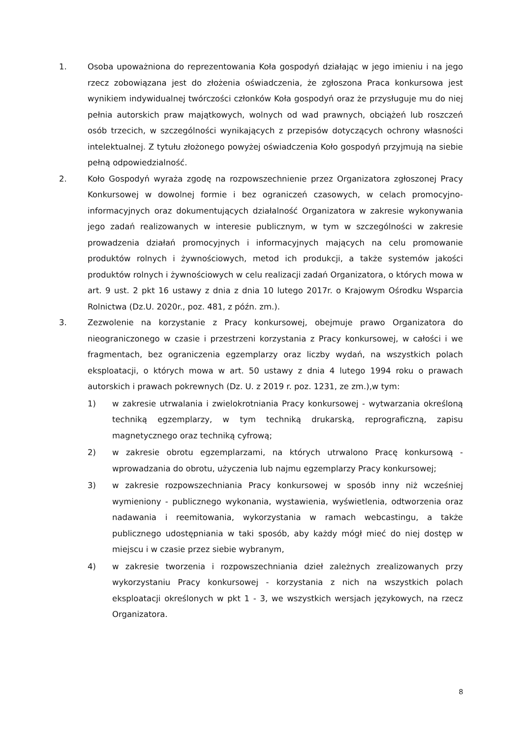1. Osoba upoważniona do reprezentowania Koła gospodyń działając w jego imieniu i na jego rzecz zobowiązana jest do złożenia oświadczenia, że zgłoszona Praca konkursowa jest wynikiem indywidualnej twórczości członków Koła gospodyń oraz że przysługuje mu do niej pełnia autorskich praw majątkowych, wolnych od wad prawnych, obciążeń lub roszczeń osób trzecich, w szczególności wynikających z przepisów dotyczących ochrony własności intelektualnej. Z tytułu złożonego powyżej oświadczenia Koło gospodyń przyjmują na siebie pełną odpowiedzialność.
2. Koło Gospodyń wyraża zgodę na rozpowszechnienie przez Organizatora zgłoszonej Pracy Konkursowej w dowolnej formie i bez ograniczeń czasowych, w celach promocyjno-informacyjnych oraz dokumentujących działalność Organizatora w zakresie wykonywania jego zadań realizowanych w interesie publicznym, w tym w szczególności w zakresie prowadzenia działań promocyjnych i informacyjnych mających na celu promowanie produktów rolnych i żywnościowych, metod ich produkcji, a także systemów jakości produktów rolnych i żywnościowych w celu realizacji zadań Organizatora, o których mowa w art. 9 ust. 2 pkt 16 ustawy z dnia z dnia 10 lutego 2017r. o Krajowym Ośrodku Wsparcia Rolnictwa (Dz.U. 2020r., poz. 481, z późn. zm.).
3. Zezwolenie na korzystanie z Pracy konkursowej, obejmuje prawo Organizatora do nieograniczonego w czasie i przestrzeni korzystania z Pracy konkursowej, w całości i we fragmentach, bez ograniczenia egzemplarzy oraz liczby wydań, na wszystkich polach eksploatacji, o których mowa w art. 50 ustawy z dnia 4 lutego 1994 roku o prawach autorskich i prawach pokrewnych (Dz. U. z 2019 r. poz. 1231, ze zm.),w tym:
1) w zakresie utrwalania i zwielokrotniania Pracy konkursowej - wytwarzania określoną techniką egzemplarzy, w tym techniką drukarską, reprograficzną, zapisu magnetycznego oraz techniką cyfrową;
2) w zakresie obrotu egzemplarzami, na których utrwalono Pracę konkursową - wprowadzania do obrotu, użyczenia lub najmu egzemplarzy Pracy konkursowej;
3) w zakresie rozpowszechniania Pracy konkursowej w sposób inny niż wcześniej wymieniony - publicznego wykonania, wystawienia, wyświetlenia, odtworzenia oraz nadawania i reemitowania, wykorzystania w ramach webcastingu, a także publicznego udostępniania w taki sposób, aby każdy mógł mieć do niej dostęp w miejscu i w czasie przez siebie wybranym,
4) w zakresie tworzenia i rozpowszechniania dzieł zależnych zrealizowanych przy wykorzystaniu Pracy konkursowej - korzystania z nich na wszystkich polach eksploatacji określonych w pkt 1 - 3, we wszystkich wersjach językowych, na rzecz Organizatora.
8